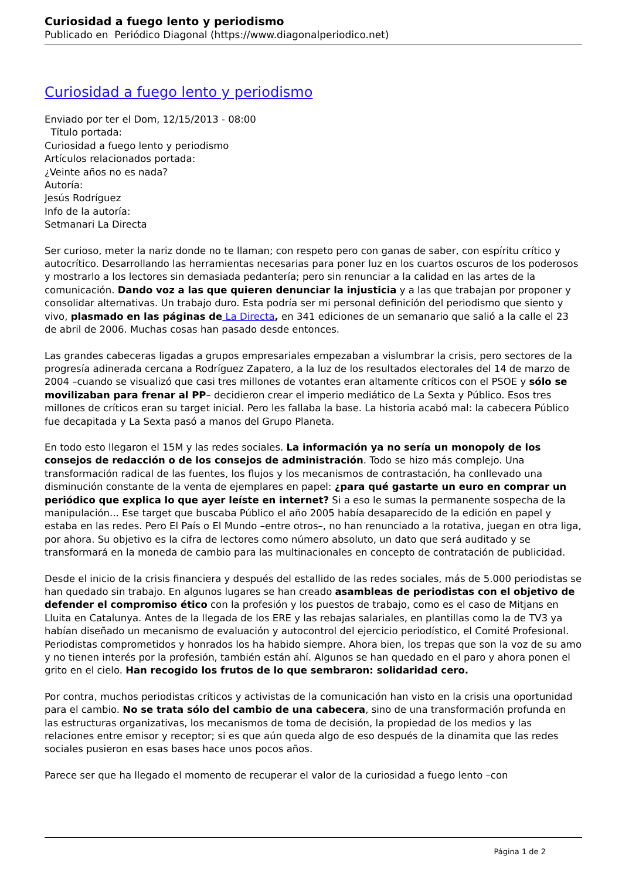Curiosidad a fuego lento y periodismo
Publicado en Periódico Diagonal (https://www.diagonalperiodico.net)
Curiosidad a fuego lento y periodismo
Enviado por ter el Dom, 12/15/2013 - 08:00
Título portada:
Curiosidad a fuego lento y periodismo
Artículos relacionados portada:
¿Veinte años no es nada?
Autoría:
Jesús Rodríguez
Info de la autoría:
Setmanari La Directa
Ser curioso, meter la nariz donde no te llaman; con respeto pero con ganas de saber, con espíritu crítico y autocrítico. Desarrollando las herramientas necesarias para poner luz en los cuartos oscuros de los poderosos y mostrarlo a los lectores sin demasiada pedantería; pero sin renunciar a la calidad en las artes de la comunicación. Dando voz a las que quieren denunciar la injusticia y a las que trabajan por proponer y consolidar alternativas. Un trabajo duro. Esta podría ser mi personal definición del periodismo que siento y vivo, plasmado en las páginas de La Directa, en 341 ediciones de un semanario que salió a la calle el 23 de abril de 2006. Muchas cosas han pasado desde entonces.
Las grandes cabeceras ligadas a grupos empresariales empezaban a vislumbrar la crisis, pero sectores de la progresía adinerada cercana a Rodríguez Zapatero, a la luz de los resultados electorales del 14 de marzo de 2004 –cuando se visualizó que casi tres millones de votantes eran altamente críticos con el PSOE y sólo se movilizaban para frenar al PP– decidieron crear el imperio mediático de La Sexta y Público. Esos tres millones de críticos eran su target inicial. Pero les fallaba la base. La historia acabó mal: la cabecera Público fue decapitada y La Sexta pasó a manos del Grupo Planeta.
En todo esto llegaron el 15M y las redes sociales. La información ya no sería un monopoly de los consejos de redacción o de los consejos de administración. Todo se hizo más complejo. Una transformación radical de las fuentes, los flujos y los mecanismos de contrastación, ha conllevado una disminución constante de la venta de ejemplares en papel: ¿para qué gastarte un euro en comprar un periódico que explica lo que ayer leíste en internet? Si a eso le sumas la permanente sospecha de la manipulación... Ese target que buscaba Público el año 2005 había desaparecido de la edición en papel y estaba en las redes. Pero El País o El Mundo –entre otros–, no han renunciado a la rotativa, juegan en otra liga, por ahora. Su objetivo es la cifra de lectores como número absoluto, un dato que será auditado y se transformará en la moneda de cambio para las multinacionales en concepto de contratación de publicidad.
Desde el inicio de la crisis financiera y después del estallido de las redes sociales, más de 5.000 periodistas se han quedado sin trabajo. En algunos lugares se han creado asambleas de periodistas con el objetivo de defender el compromiso ético con la profesión y los puestos de trabajo, como es el caso de Mitjans en Lluita en Catalunya. Antes de la llegada de los ERE y las rebajas salariales, en plantillas como la de TV3 ya habían diseñado un mecanismo de evaluación y autocontrol del ejercicio periodístico, el Comité Profesional. Periodistas comprometidos y honrados los ha habido siempre. Ahora bien, los trepas que son la voz de su amo y no tienen interés por la profesión, también están ahí. Algunos se han quedado en el paro y ahora ponen el grito en el cielo. Han recogido los frutos de lo que sembraron: solidaridad cero.
Por contra, muchos periodistas críticos y activistas de la comunicación han visto en la crisis una oportunidad para el cambio. No se trata sólo del cambio de una cabecera, sino de una transformación profunda en las estructuras organizativas, los mecanismos de toma de decisión, la propiedad de los medios y las relaciones entre emisor y receptor; si es que aún queda algo de eso después de la dinamita que las redes sociales pusieron en esas bases hace unos pocos años.
Parece ser que ha llegado el momento de recuperar el valor de la curiosidad a fuego lento –con
Página 1 de 2